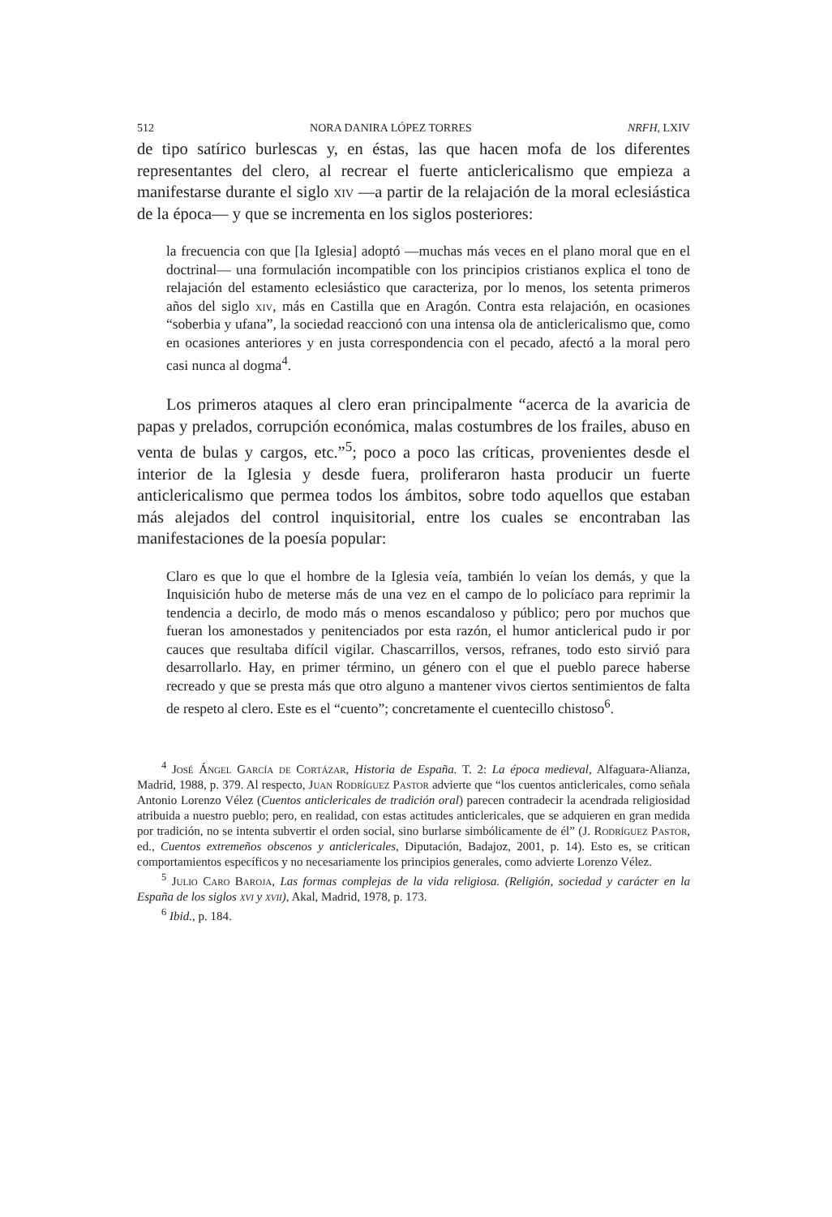512 NORA DANIRA LÓPEZ TORRES NRFH, LXIV
de tipo satírico burlescas y, en éstas, las que hacen mofa de los diferentes representantes del clero, al recrear el fuerte anticlericalismo que empieza a manifestarse durante el siglo xiv —a partir de la relajación de la moral eclesiástica de la época— y que se incrementa en los siglos posteriores:
la frecuencia con que [la Iglesia] adoptó —muchas más veces en el plano moral que en el doctrinal— una formulación incompatible con los principios cristianos explica el tono de relajación del estamento eclesiástico que caracteriza, por lo menos, los setenta primeros años del siglo xiv, más en Castilla que en Aragón. Contra esta relajación, en ocasiones “soberbia y ufana”, la sociedad reaccionó con una intensa ola de anticlericalismo que, como en ocasiones anteriores y en justa correspondencia con el pecado, afectó a la moral pero casi nunca al dogma<sup>4</sup>.
Los primeros ataques al clero eran principalmente “acerca de la avaricia de papas y prelados, corrupción económica, malas costumbres de los frailes, abuso en venta de bulas y cargos, etc.”<sup>5</sup>; poco a poco las críticas, provenientes desde el interior de la Iglesia y desde fuera, proliferaron hasta producir un fuerte anticlericalismo que permea todos los ámbitos, sobre todo aquellos que estaban más alejados del control inquisitorial, entre los cuales se encontraban las manifestaciones de la poesía popular:
Claro es que lo que el hombre de la Iglesia veía, también lo veían los demás, y que la Inquisición hubo de meterse más de una vez en el campo de lo policíaco para reprimir la tendencia a decirlo, de modo más o menos escandaloso y público; pero por muchos que fueran los amonestados y penitenciados por esta razón, el humor anticlerical pudo ir por cauces que resultaba difícil vigilar. Chascarrillos, versos, refranes, todo esto sirvió para desarrollarlo. Hay, en primer término, un género con el que el pueblo parece haberse recreado y que se presta más que otro alguno a mantener vivos ciertos sentimientos de falta de respeto al clero. Este es el “cuento”; concretamente el cuentecillo chistoso<sup>6</sup>.
<sup>4</sup> José Ángel García de Cortázar, Historia de España. T. 2: La época medieval, Alfaguara-Alianza, Madrid, 1988, p. 379. Al respecto, Juan Rodríguez Pastor advierte que “los cuentos anticlericales, como señala Antonio Lorenzo Vélez (Cuentos anticlericales de tradición oral) parecen contradecir la acendrada religiosidad atribuida a nuestro pueblo; pero, en realidad, con estas actitudes anticlericales, que se adquieren en gran medida por tradición, no se intenta subvertir el orden social, sino burlarse simbólicamente de él” (J. Rodríguez Pastor, ed., Cuentos extremeños obscenos y anticlericales, Diputación, Badajoz, 2001, p. 14). Esto es, se critican comportamientos específicos y no necesariamente los principios generales, como advierte Lorenzo Vélez.
<sup>5</sup> Julio Caro Baroja, Las formas complejas de la vida religiosa. (Religión, sociedad y carácter en la España de los siglos xvi y xvii), Akal, Madrid, 1978, p. 173.
<sup>6</sup> Ibid., p. 184.